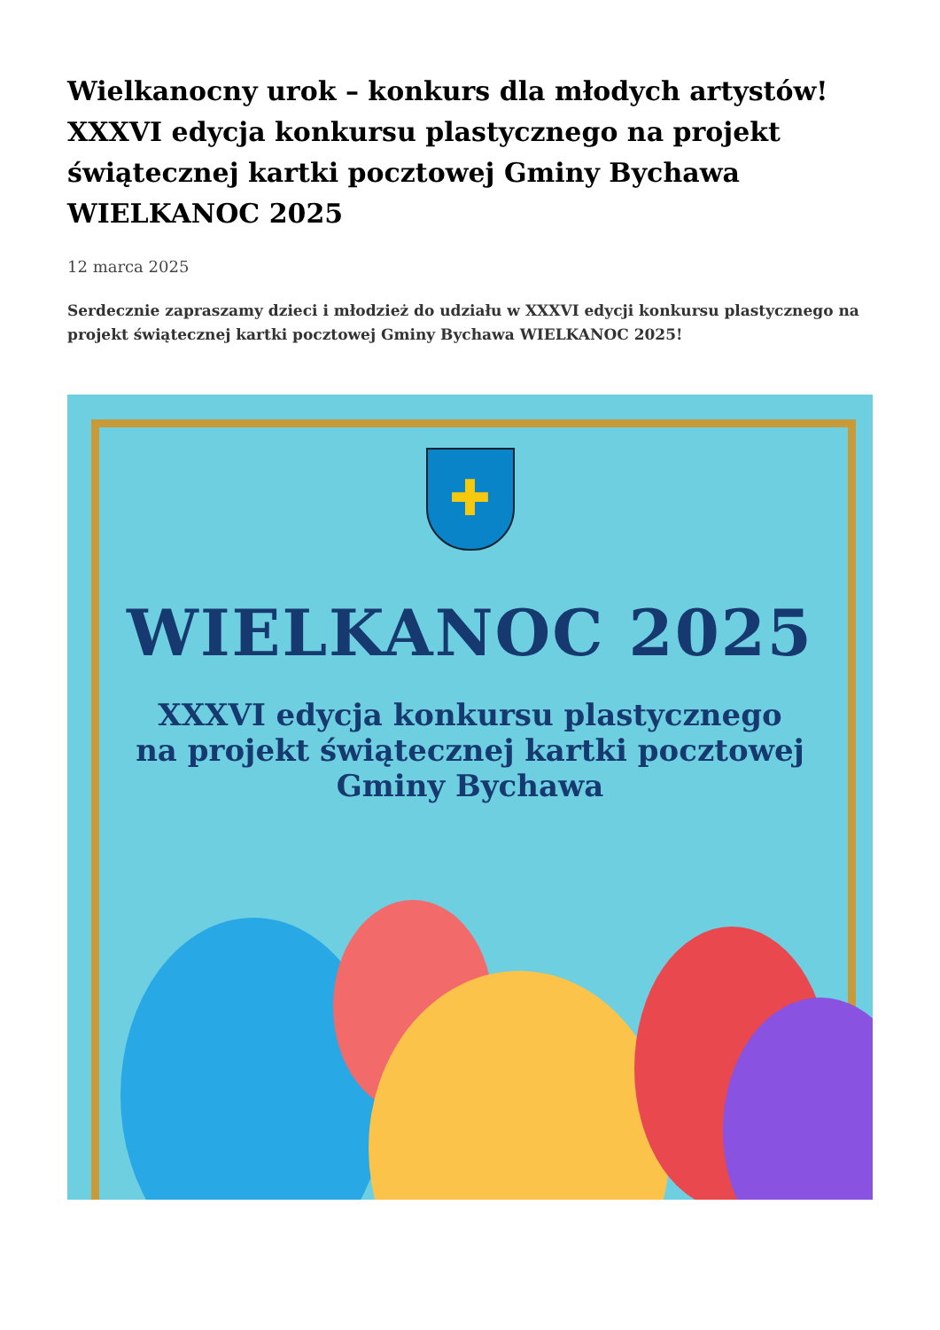Wielkanocny urok – konkurs dla młodych artystów! XXXVI edycja konkursu plastycznego na projekt świątecznej kartki pocztowej Gminy Bychawa WIELKANOC 2025
12 marca 2025
Serdecznie zapraszamy dzieci i młodzież do udziału w XXXVI edycji konkursu plastycznego na projekt świątecznej kartki pocztowej Gminy Bychawa WIELKANOC 2025!
✚
WIELKANOC 2025
XXXVI edycja konkursu plastycznego
na projekt świątecznej kartki pocztowej
Gminy Bychawa